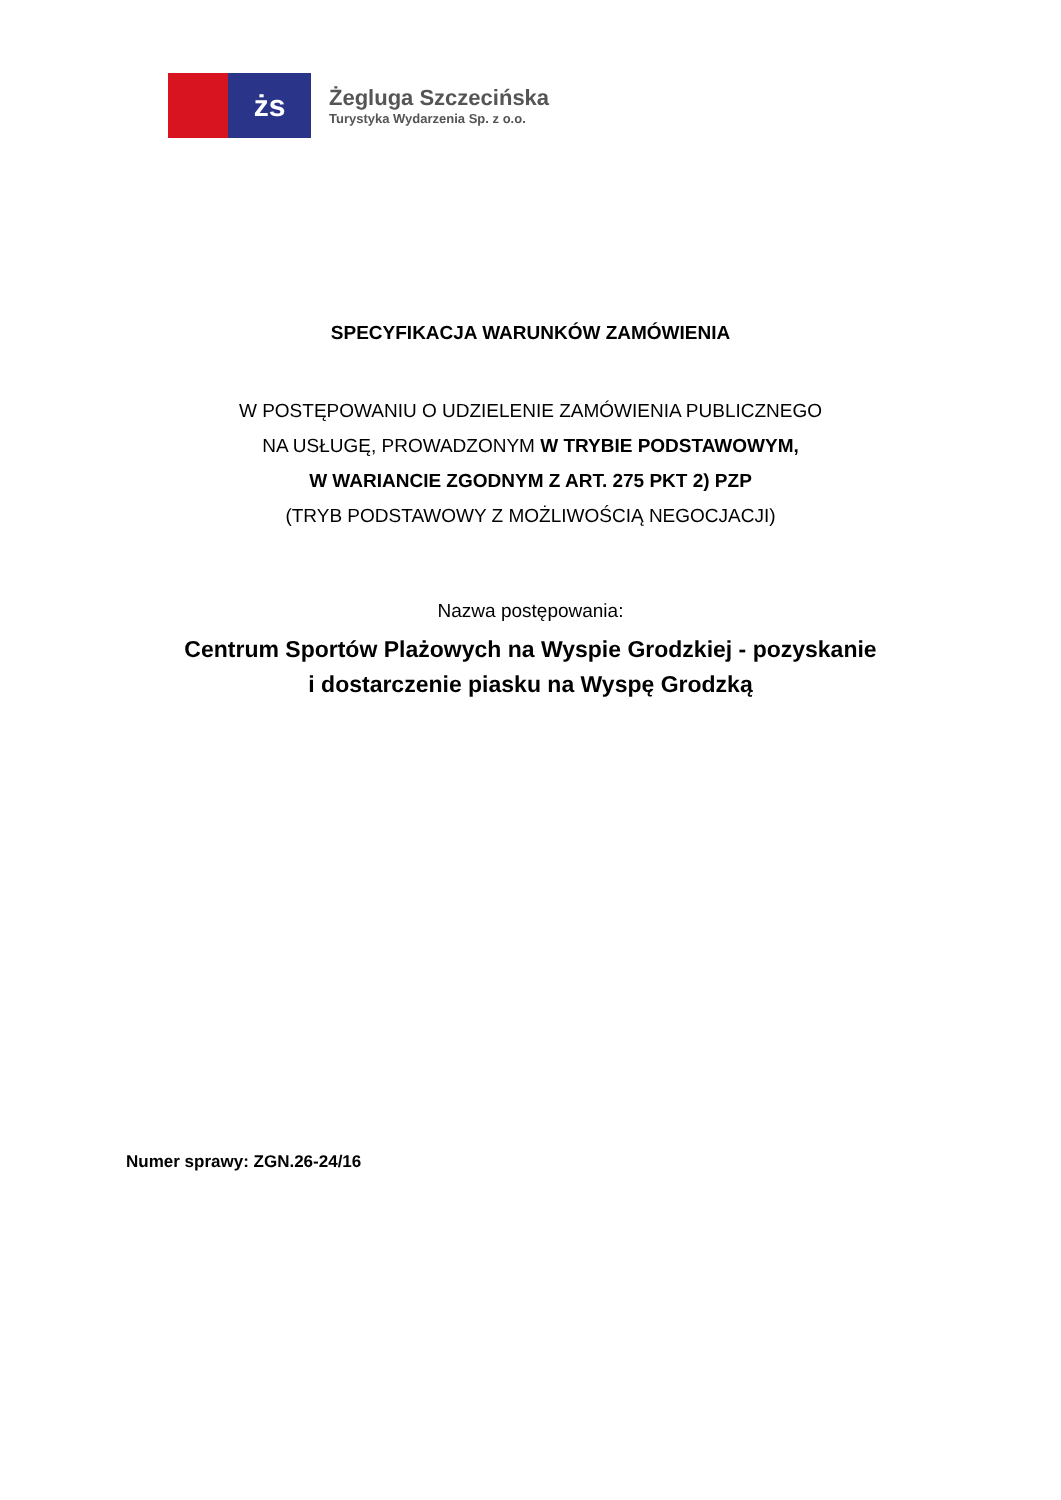żs
Żegluga Szczecińska
Turystyka Wydarzenia Sp. z o.o.
SPECYFIKACJA WARUNKÓW ZAMÓWIENIA
W POSTĘPOWANIU O UDZIELENIE ZAMÓWIENIA PUBLICZNEGO
NA USŁUGĘ, PROWADZONYM W TRYBIE PODSTAWOWYM,
W WARIANCIE ZGODNYM Z ART. 275 PKT 2) PZP
(TRYB PODSTAWOWY Z MOŻLIWOŚCIĄ NEGOCJACJI)
Nazwa postępowania:
Centrum Sportów Plażowych na Wyspie Grodzkiej - pozyskanie
i dostarczenie piasku na Wyspę Grodzką
Numer sprawy: ZGN.26-24/16